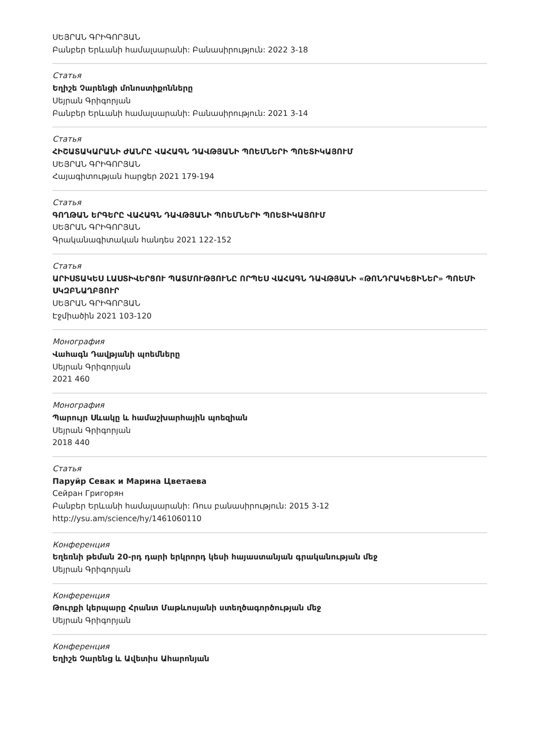ՍԵՅՐԱՆ ԳՐԻԳՈՐՅԱՆ
Բանբեր Երևանի համալսարանի: Բանասիրություն: 2022 3-18
Статья
Եղիշե Չարենցի մոնոստիքոնները
Սեյրան Գրիգորյան
Բանբեր Երևանի համալսարանի: Բանասիրություն: 2021 3-14
Статья
ՀԻՇԱՏԱԿԱՐԱՆԻ ԺԱՆՐԸ ՎԱՀԱԳՆ ԴԱՎԹՅԱՆԻ ՊՈԵՄՆԵՐԻ ՊՈԵՏԻԿԱՅՈՒՄ
ՍԵՅՐԱՆ ԳՐԻԳՈՐՅԱՆ
Հայագիտության հարցեր 2021 179-194
Статья
ԳՈՂԹԱՆ ԵՐԳԵՐԸ ՎԱՀԱԳՆ ԴԱՎԹՅԱՆԻ ՊՈԵՄՆԵՐԻ ՊՈԵՏԻԿԱՅՈՒՄ
ՍԵՅՐԱՆ ԳՐԻԳՈՐՅԱՆ
Գրականագիտական հանդես 2021 122-152
Статья
ԱՐԻՍՏԱԿԵՍ ԼԱՍՏԻՎԵՐՑՈՒ ՊԱՏՄՈՒԹՅՈՒՆԸ ՈՐՊԵՍ ՎԱՀԱԳՆ ԴԱՎԹՅԱՆԻ «ԹՈՆԴՐԱԿԵՑԻՆԵՐ» ՊՈԵՄԻ ՍԿԶԲՆԱՂԲՅՈՒՐ
ՍԵՅՐԱՆ ԳՐԻԳՈՐՅԱՆ
Էջմիածին 2021 103-120
Монография
Վահագն Դավթյանի պոեմները
Սեյրան Գրիգորյան
2021 460
Монография
Պարույր Սևակը և համաշխարհային պոեզիան
Սեյրան Գրիգորյան
2018 440
Статья
Паруйр Севак и Марина Цветаева
Сейран Григорян
Բանբեր Երևանի համալսարանի: Ռուս բանասիրություն: 2015 3-12
http://ysu.am/science/hy/1461060110
Конференция
Եղեռնի թեման 20-րդ դարի երկրորդ կեսի հայաստանյան գրականության մեջ
Սեյրան Գրիգորյան
Конференция
Թուրքի կերպարը Հրանտ Մաթևոսյանի ստեղծագործության մեջ
Սեյրան Գրիգորյան
Конференция
Եղիշե Չարենց և Ավետիս Ահարոնյան